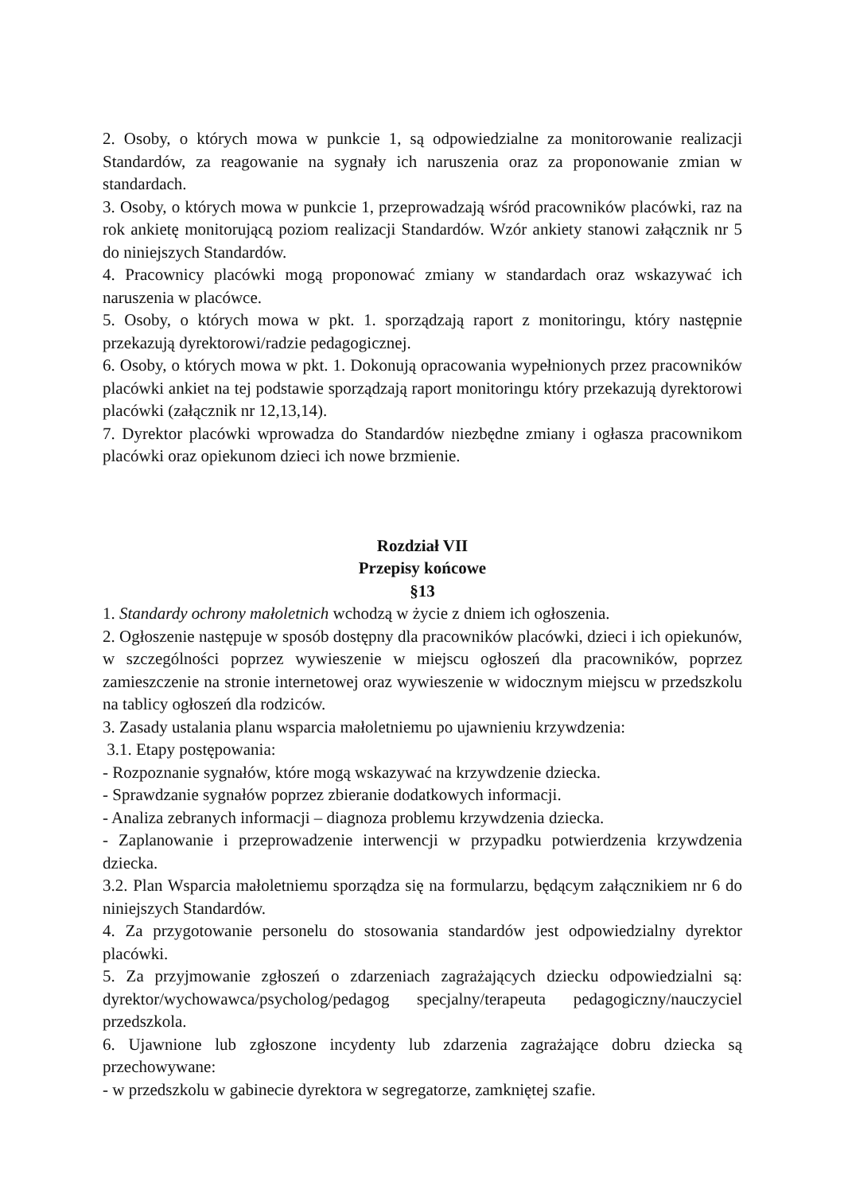2. Osoby, o których mowa w punkcie 1, są odpowiedzialne za monitorowanie realizacji Standardów, za reagowanie na sygnały ich naruszenia oraz za proponowanie zmian w standardach.
3. Osoby, o których mowa w punkcie 1, przeprowadzają wśród pracowników placówki, raz na rok ankietę monitorującą poziom realizacji Standardów. Wzór ankiety stanowi załącznik nr 5 do niniejszych Standardów.
4. Pracownicy placówki mogą proponować zmiany w standardach oraz wskazywać ich naruszenia w placówce.
5. Osoby, o których mowa w pkt. 1. sporządzają raport z monitoringu, który następnie przekazują dyrektorowi/radzie pedagogicznej.
6. Osoby, o których mowa w pkt. 1. Dokonują opracowania wypełnionych przez pracowników placówki ankiet na tej podstawie sporządzają raport monitoringu który przekazują dyrektorowi placówki (załącznik nr 12,13,14).
7. Dyrektor placówki wprowadza do Standardów niezbędne zmiany i ogłasza pracownikom placówki oraz opiekunom dzieci ich nowe brzmienie.
Rozdział VII
Przepisy końcowe
§13
1. Standardy ochrony małoletnich wchodzą w życie z dniem ich ogłoszenia.
2. Ogłoszenie następuje w sposób dostępny dla pracowników placówki, dzieci i ich opiekunów, w szczególności poprzez wywieszenie w miejscu ogłoszeń dla pracowników, poprzez zamieszczenie na stronie internetowej oraz wywieszenie w widocznym miejscu w przedszkolu na tablicy ogłoszeń dla rodziców.
3. Zasady ustalania planu wsparcia małoletniemu po ujawnieniu krzywdzenia:
3.1. Etapy postępowania:
- Rozpoznanie sygnałów, które mogą wskazywać na krzywdzenie dziecka.
- Sprawdzanie sygnałów poprzez zbieranie dodatkowych informacji.
- Analiza zebranych informacji – diagnoza problemu krzywdzenia dziecka.
- Zaplanowanie i przeprowadzenie interwencji w przypadku potwierdzenia krzywdzenia dziecka.
3.2. Plan Wsparcia małoletniemu sporządza się na formularzu, będącym załącznikiem nr 6 do niniejszych Standardów.
4. Za przygotowanie personelu do stosowania standardów jest odpowiedzialny dyrektor placówki.
5. Za przyjmowanie zgłoszeń o zdarzeniach zagrażających dziecku odpowiedzialni są: dyrektor/wychowawca/psycholog/pedagog specjalny/terapeuta pedagogiczny/nauczyciel przedszkola.
6. Ujawnione lub zgłoszone incydenty lub zdarzenia zagrażające dobru dziecka są przechowywane:
- w przedszkolu w gabinecie dyrektora w segregatorze, zamkniętej szafie.